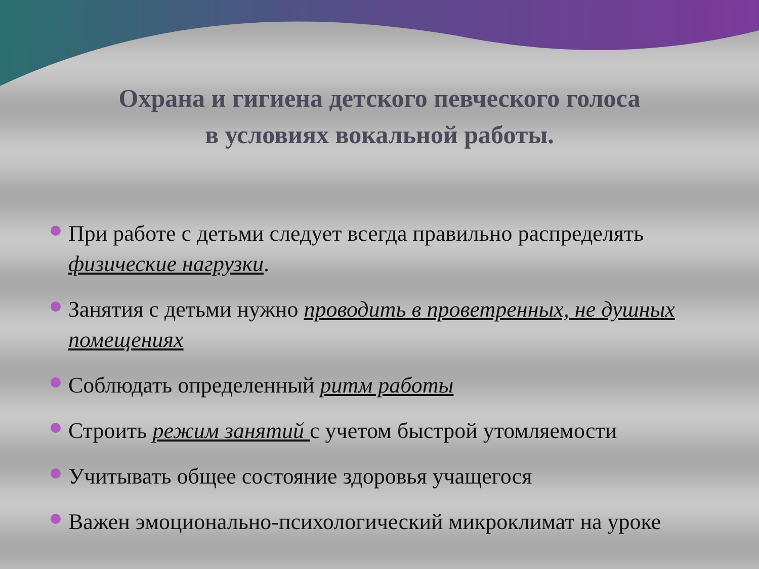Охрана и гигиена детского певческого голоса
в условиях вокальной работы.
При работе с детьми следует всегда правильно распределять физические нагрузки.
Занятия с детьми нужно проводить в проветренных, не душных помещениях
Соблюдать определенный ритм работы
Строить режим занятий с учетом быстрой утомляемости
Учитывать общее состояние здоровья учащегося
Важен эмоционально-психологический микроклимат на уроке